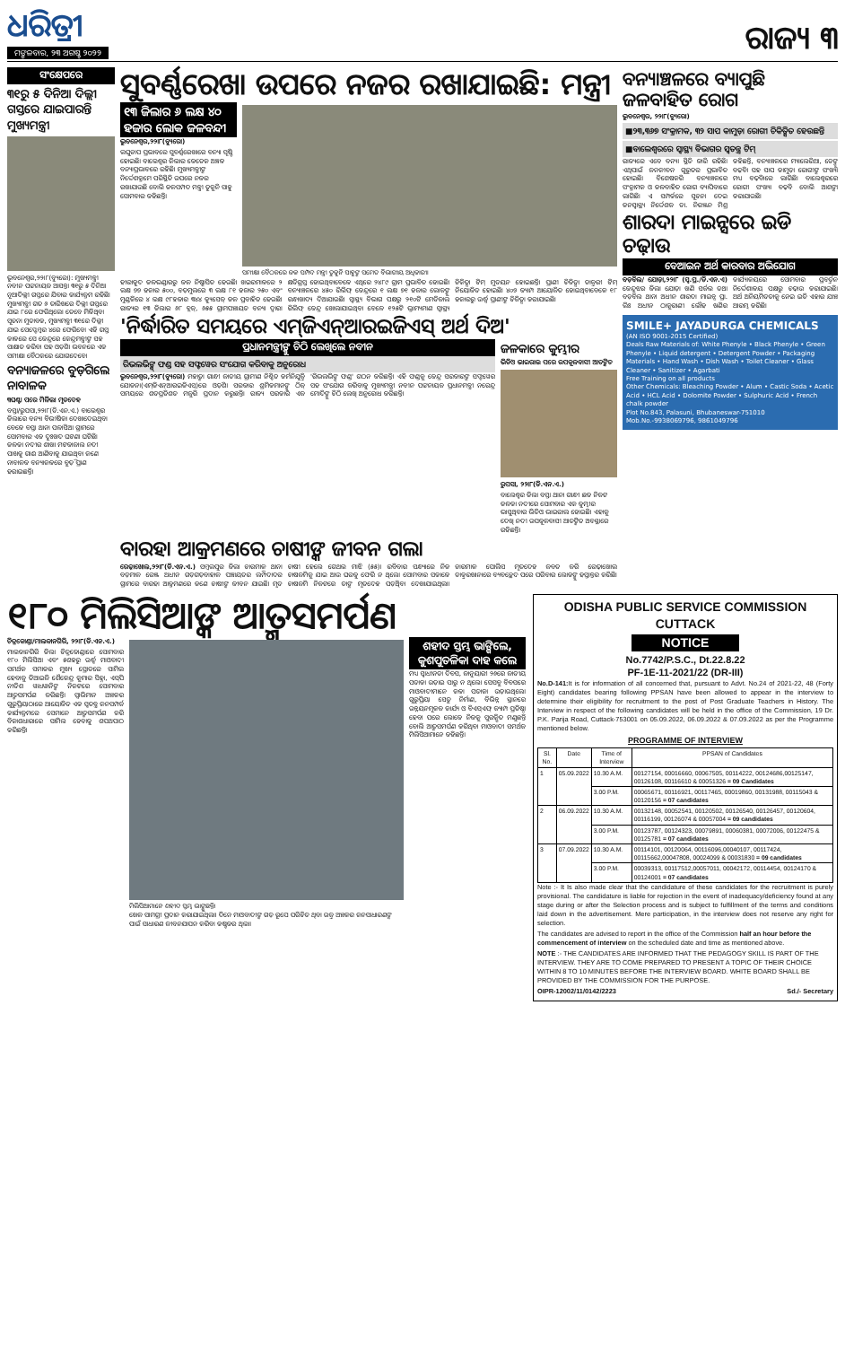ଧରିତ୍ରୀ
ମଙ୍ଗଳବାର, ୨୩ ଅଗଷ୍ଟ ୨୦୨୨
ରାଜ୍ୟ ୩
ସଂକ୍ଷେପରେ
୩୧ରୁ ୫ ଦିନିଆ ଦିଲ୍ଲୀ ଗସ୍ତରେ ଯାଇପାରନ୍ତି ମୁଖ୍ୟମନ୍ତ୍ରୀ
ଭୁବନେଶ୍ୱର,୨୨ା୮(ବ୍ୟୁରୋ): ମୁଖ୍ୟମନ୍ତ୍ରୀ ନବୀନ ପଟ୍ଟନାୟକ ଆସନ୍ତା ୩୧ରୁ ୫ ଦିନିଆ ନୂଆଦିଲ୍ଲୀ ଗସ୍ତରେ ଯିବାର କାର୍ଯ୍ୟକ୍ରମ ରହିଛି। ମୁଖ୍ୟମନ୍ତ୍ରୀ ଗତ ୬ ତାରିଖରେ ଦିଲ୍ଲୀ ଗସ୍ତରେ ଯାଇ ୮ରେ ଫେରିଥିଲେ। ତେବେ ମିଳିଥିବା ସୂଚନା ମୁତାବକ, ମୁଖ୍ୟମନ୍ତ୍ରୀ ୩୧ରେ ଦିଲ୍ଲୀ ଯାଇ ସେପ୍ଟେମ୍ବର ୪ରେ ଫେରିବେ। ଏହି ଗସ୍ତ କାଳରେ ସେ କେନ୍ଦ୍ରରେ କେନ୍ଦ୍ରମନ୍ତ୍ରୀଙ୍କ ସହ ସାକ୍ଷାତ କରିବା ସହ ଓଡ଼ିଶା ଭବନରେ ଏକ ସମୀକ୍ଷା ବୈଠକରେ ଯୋଗଦେବେ।
ବନ୍ୟାଜଳରେ ବୁଡ଼ିଗଲେ ନାବାଳକ
୩ଘଣ୍ଟା ପରେ ମିଳିଲା ମୃତଦେହ
ବସ୍ତା/ରୁପସା,୨୨ା୮(ଡି.ଏନ.ଏ.) ବାଲେଶ୍ୱର ଜିଲାରେ ବନ୍ୟା ବିଭୀଷିକା ଦେଖାଦେଇଥିବା ବେଳେ ବସ୍ତା ଥାନା ପଳାସିଆ ଗ୍ରାମରେ ସୋମବାର ଏକ ଦୁଃଖଦ ଘଟଣା ଘଟିଛି। ଜଳକା ନଦୀର ଶାଖା ମଟକାଜାଲ ନଦୀ ପାଖକୁ ଗାଈ ଆଣିବାକୁ ଯାଇଥିବା ଜଣେ ନାବାଳକ ବନ୍ୟାଜଳରେ ବୁଡ଼ି ପ୍ରାଣ ହରାଇଛନ୍ତି।
ସୁବର୍ଣ୍ଣରେଖା ଉପରେ ନଜର ରଖାଯାଇଛି: ମନ୍ତ୍ରୀ
୧୩ ଜିଲାର ୬ ଲକ୍ଷ ୪୦ ହଜାର ଲୋକ ଜଳବନ୍ଦୀ
ଭୁବନେଶ୍ୱର,୨୨ା୮(ବ୍ୟୁରୋ)
ଲଘୁଚାପ ପ୍ରଭାବରେ ସୁବର୍ଣ୍ଣରେଖାରେ ବନ୍ୟା ସୃଷ୍ଟି ହୋଇଛି। ବାଲେଶ୍ୱର ଜିଲାର କେତେକ ଅଞ୍ଚଳ ବନ୍ୟାପ୍ରଭାବରେ ରହିଛି। ମୁଖ୍ୟମନ୍ତ୍ରୀଙ୍କ ନିର୍ଦ୍ଦେଶକ୍ରମେ ପରିସ୍ଥିତି ଉପରେ ନଜର ରଖାଯାଉଛି ବୋଲି ଜଳସମ୍ପଦ ମନ୍ତ୍ରୀ ତୁକୁନି ସାହୁ ସୋମବାର କହିଛନ୍ତି।
ସମୀକ୍ଷା ବୈଠକରେ ଜଳ ସମ୍ପଦ ମନ୍ତ୍ରୀ ତୁକୁନି ସାହୁଙ୍କ ସମେତ ବିଭାଗୀୟ ଅଧିକାରୀ।
ହୀରାକୁଦ ଜଳଭଣ୍ଡାରରୁ ଜଳ ନିଷ୍କାସିତ ହେଉଛି। ଖଇରମାଳରେ ୨ ଲକ୍ଷ ୭୭ ହଜାର ୫୦୦, ବଡ଼ମୁଲରେ ୩ ଲକ୍ଷ ୮୧ ହଜାର ୨୫୦ ଏବଂ ମୁଣ୍ଡଳିରେ ୪ ଲକ୍ଷ ୯୮ହଜାର ୩୪୪ କ୍ୟୁସେକ୍ ଜଳ ପ୍ରବାହିତ ହେଉଛି। ରାଜ୍ୟର ୧୩ ଜିଲାର ୬୮ ବ୍ଲକ୍, ୬୫୫ ଗ୍ରାମପଞ୍ଚାୟତ ବନ୍ୟା ଦ୍ୱାରା କ୍ଷତିଗ୍ରସ୍ତ ହୋଇଥିବାବେଳେ ଏଥିରେ ୨୪୮୯ ଗ୍ରାମ ପ୍ରଭାବିତ ହୋଇଛି। ବନ୍ୟାଞ୍ଚଳରେ ୪୫୦ ରିଲିଫ୍ କେନ୍ଦ୍ରରେ ୧ ଲକ୍ଷ ୭୧ ହଜାର ଲୋକଙ୍କୁ ରନ୍ଧାଖାଦ୍ୟ ଦିଆଯାଉଛି। ସ୍ୱାସ୍ଥ୍ୟ ବିଭାଗ ପକ୍ଷରୁ ୨୧୦ଟି ମେଡିକାଲ ରିଲିଫ୍ କେନ୍ଦ୍ର ଖୋଲାଯାଇଥିବା ବେଳେ ୧୨୫ଟି ଭ୍ରାମ୍ୟମାଣ ସ୍ୱାସ୍ଥ୍ୟ ଚିକିତ୍ସା ଟିମ୍ ମୁତୟନ ହୋଇଛନ୍ତି। ପ୍ରାଣୀ ଚିକିତ୍ସା ଡାକ୍ତରୀ ଟିମ୍ ନିୟୋଜିତ ହୋଇଛି। ୪୦୭ କ୍ୟାମ୍ପ ଆୟୋଜିତ ହୋଇଥିବାବେଳେ ୧୮ ହଜାରରୁ ଊର୍ଦ୍ଧ୍ୱ ପ୍ରାଣୀଙ୍କ ଚିକିତ୍ସା କରାଯାଇଛି।
'ନିର୍ଦ୍ଧାରିତ ସମୟରେ ଏମ୍‌ଜିଏନ୍‌ଆରଇଜିଏସ୍ ଅର୍ଥ ଦିଅ'
ପ୍ରଧାନମନ୍ତ୍ରୀଙ୍କୁ ଚିଠି ଲେଖିଲେ ନବୀନ
ରିଭଲଭିଙ୍ଗ୍ ଫଣ୍ଡ ସହ ସଫ୍ଟୱେର ସଂଯୋଗ କରିବାକୁ ଅନୁରୋଧ
ଭୁବନେଶ୍ୱର,୨୨ା୮(ବ୍ୟୁରୋ) ମହାତ୍ମା ଗାନ୍ଧୀ ଜାତୀୟ ଗ୍ରାମୀଣ ନିଶ୍ଚିତ କର୍ମନିଯୁକ୍ତି ଯୋଜନା(ଏମ୍‌ଜିଏନ୍‌ଆରଇଜିଏସ୍)ରେ ଓଡ଼ିଶା ସରକାର ଶ୍ରମିକମାନଙ୍କୁ ଠିକ୍ ସମୟରେ ଶତପ୍ରତିଶତ ମଜୁରି ପ୍ରଦାନ କରୁଛନ୍ତି। ରାଜ୍ୟ ସରକାର ଏକ 'ରିଭଲଭିଙ୍ଗ୍ ଫଣ୍ଡ' ଗଠନ କରିଛନ୍ତି। ଏହି ଫଣ୍ଡକୁ କେନ୍ଦ୍ର ସରକାରଙ୍କ ସଫ୍ଟୱେର ସହ ସଂଯୋଗ କରିବାକୁ ମୁଖ୍ୟମନ୍ତ୍ରୀ ନବୀନ ପଟ୍ଟନାୟକ ପ୍ରଧାନମନ୍ତ୍ରୀ ନରେନ୍ଦ୍ର ମୋଦିଙ୍କୁ ଚିଠି ଲେଖି ଅନୁରୋଧ କରିଛନ୍ତି।
ଜଳକାରେ କୁମ୍ଭୀର
ଭିଡିଓ ଭାଇରାଲ ପରେ ଉପକୂଳବାସୀ ଆତଙ୍କିତ
ରୁପସା, ୨୨ା୮(ଡି.ଏନ.ଏ.)
ବାଲେଶ୍ୱର ଜିଲା ବସ୍ତା ଥାନା ଗାନ୍ଧୀ ଛକ ନିକଟ ଜଳକା ନଦୀରେ ସୋମବାର ଏକ କୁମ୍ଭୀର ଭାସୁଥିବାର ଭିଡିଓ ଭାଇରାଲ ହୋଇଛି। ଏହାକୁ ଦେଖି ନଦୀ ଉପକୂଳବାସୀ ଆତଙ୍କିତ ଅବସ୍ଥାରେ ରହିଛନ୍ତି।
ବାରହା ଆକ୍ରମଣରେ ଚାଷୀଙ୍କ ଜୀବନ ଗଲା
ରେଢ଼ାଖୋଲ,୨୨ା୮(ଡି.ଏନ.ଏ.) ସମ୍ବଲପୁର ଜିଲା ଚାରମାଳ ଥାନା ବଡ଼ମାଳ ରେଞ୍ଜ ଅଧୀନ ଗଡ଼ଗଡ଼ବାହାଳ ପଞ୍ଚାୟତର ଲମ୍ପିଦାଦର ଗ୍ରାମରେ ବାରହା ଆକ୍ରମଣରେ ଜଣେ ଚାଷୀଙ୍କ ଜୀବନ ଯାଇଛି। ମୃତ ଚାଷୀ ହେଲେ ଗେଥଲ ମାଝି (୫୫)। ରବିବାର ସନ୍ଧ୍ୟାରେ ନିଜ ଚାଷଜମିକୁ ଯାଇ ଆଉ ଘରକୁ ଫେରି ନ ଥିଲେ। ସୋମବାର ସକାଳେ ଚାଷଜମି ନିକଟରେ ତାଙ୍କ ମୃତଦେହ ପଡ଼ିଥିବା ଦେଖାଯାଇଥିଲା। ଚାରମାଳ ପୋଲିସ ମୃତଦେହ ଜବତ କରି ରେଢ଼ାଖୋଲ ଡାକ୍ତରଖାନାରେ ବ୍ୟବଚ୍ଛେଦ ପରେ ପରିବାର ଲୋକଙ୍କୁ ହସ୍ତାନ୍ତର କରିଛି।
ବନ୍ୟାଞ୍ଚଳରେ ବ୍ୟାପୁଛି ଜଳବାହିତ ରୋଗ
ଭୁବନେଶ୍ୱର, ୨୨ା୮(ବ୍ୟୁରୋ)
■୨୩,୩୬୭ ସଂକ୍ରାମକ, ୩୨ ସାପ କାମୁଡ଼ା ରୋଗୀ ଚିକିତ୍ସିତ ହେଉଛନ୍ତି
■ବାଲେଶ୍ୱରରେ ସ୍ୱାସ୍ଥ୍ୟ ବିଭାଗର ସ୍ୱତନ୍ତ୍ର ଟିମ୍
ରାଜ୍ୟରେ ଏବେ ବନ୍ୟା ସ୍ଥିତି ଜାରି ରହିଛି। ଏଥିପାଇଁ ଜନଜୀବନ ଗୁରୁତର ପ୍ରଭାବିତ ହୋଇଛି। ବିଶେଷକରି ବନ୍ୟାଞ୍ଚଳରେ ସଂକ୍ରାମକ ଓ ଜଳବାହିତ ରୋଗ ବ୍ୟାପିବାରେ ଲାଗିଛି। ଏ ସମ୍ପର୍କରେ ସୂଚନା ଦେଇ ଜନସ୍ୱାସ୍ଥ୍ୟ ନିର୍ଦ୍ଦେଶକ ଡା. ନିରଞ୍ଜନ ମିଶ୍ର କହିଛନ୍ତି, ବନ୍ୟାଞ୍ଚଳରେ ମ୍ୟାଲେରିଆ, ଡେଙ୍ଗୁ ବଢ଼ିବା ସହ ସାପ କାମୁଡ଼ା ରୋଗୀଙ୍କ ସଂଖ୍ୟା ମଧ୍ୟ ବଢ଼ିବାରେ ଲାଗିଛି। ବାଲେଶ୍ୱରରେ ରୋଗୀ ସଂଖ୍ୟା ବଢ଼ିବ ବୋଲି ଆଶଙ୍କା କରାଯାଉଛି।
ଶାରଦା ମାଇନ୍ସରେ ଇଡି ଚଢ଼ାଉ
ବେଆଇନ ଅର୍ଥ କାରବାର ଅଭିଯୋଗ
ବଡ଼ବିଲ/ ଯୋଡ଼ା,୨୨ା୮ (ସ୍ୱ.ପ୍ର./ଡି.ଏନ.ଏ) କେନ୍ଦୁଝର ଜିଲା ଯୋଡ଼ା ଖଣି ସର୍କଲ ତଥା ବଡ଼ବିଲ ଥାନା ଅଧୀନ ଶାରଦା ମାଇନ୍ସ ପ୍ରା. ଲିଃ ଅଧୀନ ଠାକୁରାଣୀ ଲୌହ ଖଣିର କାର୍ଯ୍ୟାଳୟରେ ସୋମବାର ପ୍ରବର୍ତ୍ତନ ନିର୍ଦ୍ଦେଶାଳୟ ପକ୍ଷରୁ ଚଢ଼ାଉ କରାଯାଇଛି। ଅର୍ଥ ଅନିୟମିତତାକୁ ନେଇ ଇଡି ଏହାର ଯାଞ୍ଚ ଆରମ୍ଭ କରିଛି।
SMILE+ JAYADURGA CHEMICALS
(AN ISO 9001-2015 Certified)
Deals Raw Materials of: White Phenyle • Black Phenyle • Green Phenyle • Liquid detergent • Detergent Powder • Packaging Materials • Hand Wash • Dish Wash • Toilet Cleaner • Glass Cleaner • Sanitizer • Agarbati
Free Training on all products
Other Chemicals: Bleaching Powder • Alum • Castic Soda • Acetic Acid • HCL Acid • Dolomite Powder • Sulphuric Acid • French chalk powder
Plot No.843, Palasuni, Bhubaneswar-751010 Mob.No.-9938069796, 9861049796
୧୮୦ ମିଲିସିଆଙ୍କ ଆତ୍ମସମର୍ପଣ
ଚିତ୍ରକୋଣ୍ଡା/ମାଲକାନଗିରି, ୨୨ା୮(ଡି.ଏନ.ଏ.)
ମାଲକାନଗିରି ଜିଲା ଚିତ୍ରକୋଣ୍ଡାରେ ସୋମବାର ୧୮୦ ମିଲିସିଆ ଏବଂ ୫ଶହରୁ ଊର୍ଦ୍ଧ୍ୱ ମାଓବାଦୀ ସମର୍ଥକ ସମାଜର ମୁଖ୍ୟ ସ୍ରୋତରେ ସାମିଲ ହେବାକୁ ଡିଆଇଜି ଶୈଳେନ୍ଦ୍ର କୁମାର ସିହ୍ନା, ଏସ୍‌ପି ନୀତିଶ ୱାଧୱାନିଙ୍କ ନିକଟରେ ସୋମବାର ଆତ୍ମସମର୍ପଣ କରିଛନ୍ତି। ସ୍ୱାଭିମାନ ଅଞ୍ଚଳର ଗୁରୁପ୍ରିୟାଠାରେ ଆୟୋଜିତ ଏକ ସ୍ୱତନ୍ତ୍ର ଜନସମ୍ପର୍କ କାର୍ଯ୍ୟକ୍ରମରେ ସେମାନେ ଆତ୍ମସମର୍ପଣ କରି ବିକାଶଧାରାରେ ସାମିଲ ହେବାକୁ ଶପଥପାଠ କରିଛନ୍ତି।
ମିଲିସିଆମାନେ ଶହୀଦ ସ୍ତମ୍ଭ ଭାଙ୍ଗୁଛନ୍ତି।
ଖେଳ ସାମଗ୍ରୀ ପ୍ରଦାନ କରାଯାଇଥିଲା। ଦିନେ ମାଓବାଦୀଙ୍କ ଗଡ଼ ରୂପେ ପରିଚିତ ଥିବା ଉକ୍ତ ଅଞ୍ଚଳର ଜନସାଧାରଣଙ୍କ ପାଇଁ ସାଧାରଣ ଜୀବନଯାପନ କରିବା କଷ୍ଟକର ଥିଲା।
ଶହୀଦ ସ୍ତମ୍ଭ ଭାଙ୍ଗିଲେ, କୁଶପୁତଳିକା ଦାହ କଲେ
ମଧ୍ୟ ସ୍ୱାଧୀନତା ଦିବସ, ଜାନୁୟାରୀ ୨୬ରେ ଜାତୀୟ ପତାକା ଉଡ଼ାଇ ପାରୁ ନ ଥିଲେ। ସେସବୁ ବିବସରେ ମାଓବାଦୀମାନେ କଳା ପତାକା ଉଡ଼ାଉଥିଲେ। ଗୁରୁପ୍ରିୟା ସେତୁ ନିର୍ମାଣ, ବିଭିନ୍ନ ସ୍ଥାନରେ ଉନ୍ନୟନମୂଳକ କାର୍ଯ୍ୟ ଓ ବିଏସ୍‌ଏଫ୍ କ୍ୟାମ୍ପ ପ୍ରତିଷ୍ଠା ହେବା ପରେ ଲୋକେ ନିଜକୁ ସୁରକ୍ଷିତ ମଣୁଛନ୍ତି ବୋଲି ଆତ୍ମସମର୍ପଣ କରିଥିବା ମାଓବାଦୀ ସମର୍ଥକ ମିଲିସିଆମାନେ କହିଛନ୍ତି।
ODISHA PUBLIC SERVICE COMMISSION
CUTTACK
NOTICE
No.7742/P.S.C., Dt.22.8.22
PF-1E-11-2021/22 (DR-III)
No.D-141: It is for information of all concerned that, pursuant to Advt. No.24 of 2021-22, 48 (Forty Eight) candidates bearing following PPSAN have been allowed to appear in the interview to determine their eligibility for recruitment to the post of Post Graduate Teachers in History. The Interview in respect of the following candidates will be held in the office of the Commission, 19 Dr. P.K. Parija Road, Cuttack-753001 on 05.09.2022, 06.09.2022 & 07.09.2022 as per the Programme mentioned below.
PROGRAMME OF INTERVIEW
| Sl. No. | Date | Time of Interview | PPSAN of Candidates |
| --- | --- | --- | --- |
| 1 | 05.09.2022 | 10.30 A.M. | 00127154, 00016660, 00067505, 00114222, 00124686,00125147, 00126108, 00116610 & 00051326 = 09 Candidates |
| | | 3.00 P.M. | 00065671, 00116921, 00117465, 00019860, 00131988, 00115043 & 00120156 = 07 candidates |
| 2 | 06.09.2022 | 10.30 A.M. | 00132148, 00052541, 00120502, 00126540, 00126457, 00120604, 00116199, 00126074 & 00057004 = 09 candidates |
| | | 3.00 P.M. | 00123787, 00124323, 00079891, 00060381, 00072006, 00122475 & 00125781 = 07 candidates |
| 3 | 07.09.2022 | 10.30 A.M. | 00114101, 00120064, 00116096,00040107, 00117424, 00115662,00047808, 00024099 & 00031830 = 09 candidates |
| | | 3.00 P.M. | 00039313, 00117512,00057011, 00042172, 00114454, 00124170 & 00124001 = 07 candidates |
Note :- It Is also made clear that the candidature of these candidates for the recruitment is purely provisional. The candidature is liable for rejection in the event of inadequacy/deficiency found at any stage during or after the Selection process and is subject to fulfillment of the terms and conditions laid down in the advertisement. Mere participation, in the interview does not reserve any right for selection.
The candidates are advised to report in the office of the Commission half an hour before the commencement of interview on the scheduled date and time as mentioned above.
NOTE :- THE CANDIDATES ARE INFORMED THAT THE PEDAGOGY SKILL IS PART OF THE INTERVIEW. THEY ARE TO COME PREPARED TO PRESENT A TOPIC OF THEIR CHOICE WITHIN 8 TO 10 MINUTES BEFORE THE INTERVIEW BOARD. WHITE BOARD SHALL BE PROVIDED BY THE COMMISSION FOR THE PURPOSE.
OIPR-12002/11/0142/2223 Sd./- Secretary